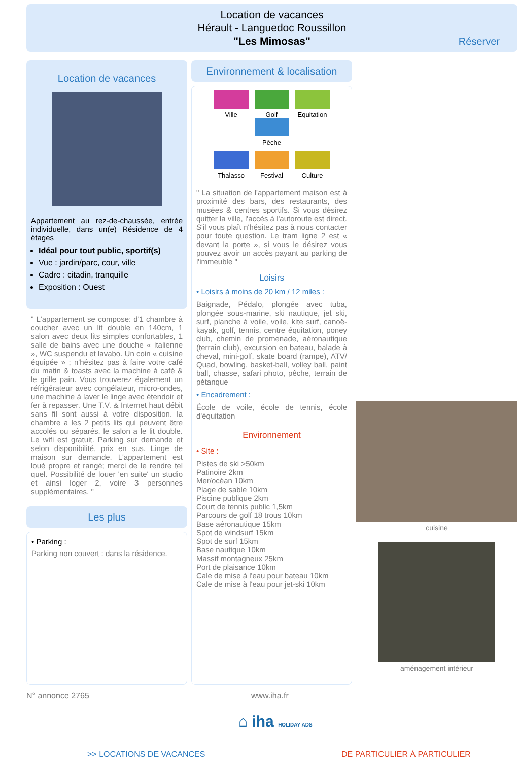Location de vacances
Hérault - Languedoc Roussillon
"Les Mimosas"
Réserver
Location de vacances
Appartement au rez-de-chaussée, entrée individuelle, dans un(e) Résidence de 4 étages
Idéal pour tout public, sportif(s)
Vue : jardin/parc, cour, ville
Cadre : citadin, tranquille
Exposition : Ouest
" L'appartement se compose: d'1 chambre à coucher avec un lit double en 140cm, 1 salon avec deux lits simples confortables, 1 salle de bains avec une douche « italienne », WC suspendu et lavabo. Un coin « cuisine équipée » ; n'hésitez pas à faire votre café du matin & toasts avec la machine à café & le grille pain. Vous trouverez également un réfrigérateur avec congélateur, micro-ondes, une machine à laver le linge avec étendoir et fer à repasser. Une T.V. & Internet haut débit sans fil sont aussi à votre disposition. la chambre a les 2 petits lits qui peuvent être accolés ou séparés. le salon a le lit double. Le wifi est gratuit. Parking sur demande et selon disponibilité, prix en sus. Linge de maison sur demande. L'appartement est loué propre et rangé; merci de le rendre tel quel. Possibilité de louer 'en suite' un studio et ainsi loger 2, voire 3 personnes supplémentaires. "
Les plus
• Parking :
Parking non couvert : dans la résidence.
Environnement & localisation
Ville Golf
Equitation
Pêche
Thalasso Festival Culture
" La situation de l'appartement maison est à proximité des bars, des restaurants, des musées & centres sportifs. Si vous désirez quitter la ville, l'accès à l'autoroute est direct. S'il vous plaît n'hésitez pas à nous contacter pour toute question. Le tram ligne 2 est « devant la porte », si vous le désirez vous pouvez avoir un accès payant au parking de l'immeuble "
Loisirs
• Loisirs à moins de 20 km / 12 miles :
Baignade, Pédalo, plongée avec tuba, plongée sous-marine, ski nautique, jet ski, surf, planche à voile, voile, kite surf, canoë-kayak, golf, tennis, centre équitation, poney club, chemin de promenade, aéronautique (terrain club), excursion en bateau, balade à cheval, mini-golf, skate board (rampe), ATV/ Quad, bowling, basket-ball, volley ball, paint ball, chasse, safari photo, pêche, terrain de pétanque
• Encadrement :
École de voile, école de tennis, école d'équitation
Environnement
• Site :
Pistes de ski >50km
Patinoire 2km
Mer/océan 10km
Plage de sable 10km
Piscine publique 2km
Court de tennis public 1,5km
Parcours de golf 18 trous 10km
Base aéronautique 15km
Spot de windsurf 15km
Spot de surf 15km
Base nautique 10km
Massif montagneux 25km
Port de plaisance 10km
Cale de mise à l'eau pour bateau 10km
Cale de mise à l'eau pour jet-ski 10km
cuisine
aménagement intérieur
N° annonce 2765 www.iha.fr
⌂ iha HOLIDAY ADS
>> LOCATIONS DE VACANCES DE PARTICULIER À PARTICULIER